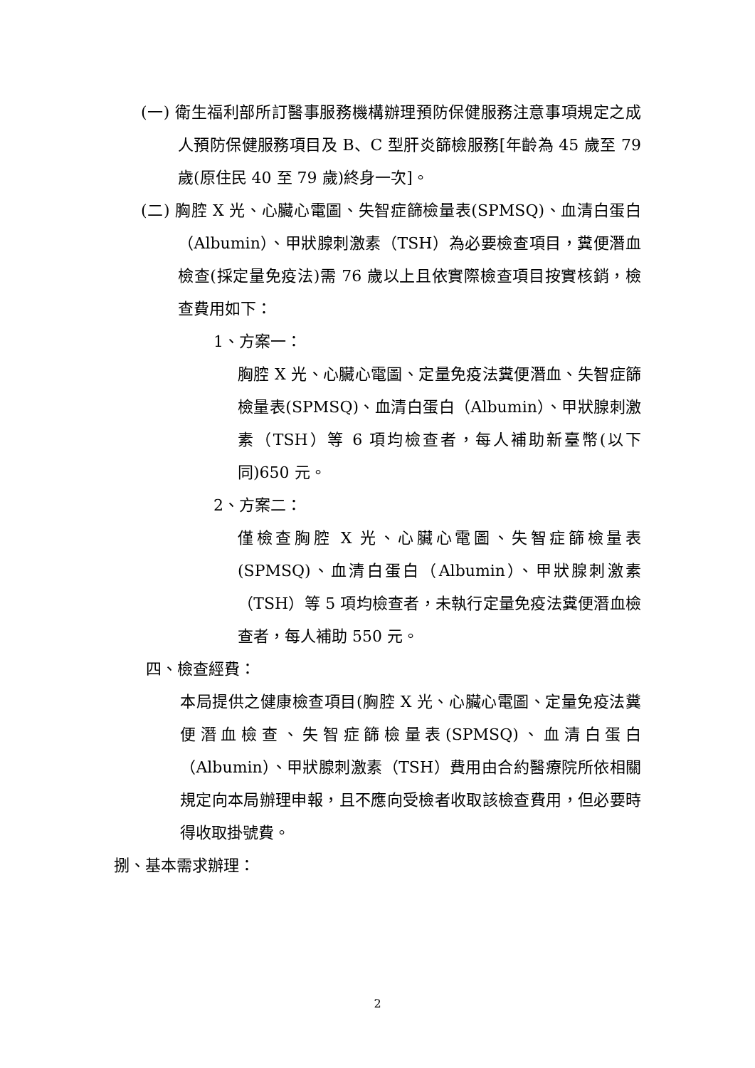(一) 衛生福利部所訂醫事服務機構辦理預防保健服務注意事項規定之成人預防保健服務項目及 B、C 型肝炎篩檢服務[年齡為 45 歲至 79 歲(原住民 40 至 79 歲)終身一次]。
(二) 胸腔 X 光、心臟心電圖、失智症篩檢量表(SPMSQ)、血清白蛋白（Albumin）、甲狀腺刺激素（TSH）為必要檢查項目，糞便潛血檢查(採定量免疫法)需 76 歲以上且依實際檢查項目按實核銷，檢查費用如下：
1、方案一：
胸腔 X 光、心臟心電圖、定量免疫法糞便潛血、失智症篩檢量表(SPMSQ)、血清白蛋白（Albumin）、甲狀腺刺激素（TSH）等 6 項均檢查者，每人補助新臺幣(以下同)650 元。
2、方案二：
僅檢查胸腔 X 光、心臟心電圖、失智症篩檢量表(SPMSQ)、血清白蛋白（Albumin）、甲狀腺刺激素（TSH）等 5 項均檢查者，未執行定量免疫法糞便潛血檢查者，每人補助 550 元。
四、檢查經費：
本局提供之健康檢查項目(胸腔 X 光、心臟心電圖、定量免疫法糞便潛血檢查、失智症篩檢量表(SPMSQ)、血清白蛋白（Albumin）、甲狀腺刺激素（TSH）費用由合約醫療院所依相關規定向本局辦理申報，且不應向受檢者收取該檢查費用，但必要時得收取掛號費。
捌、基本需求辦理：
2